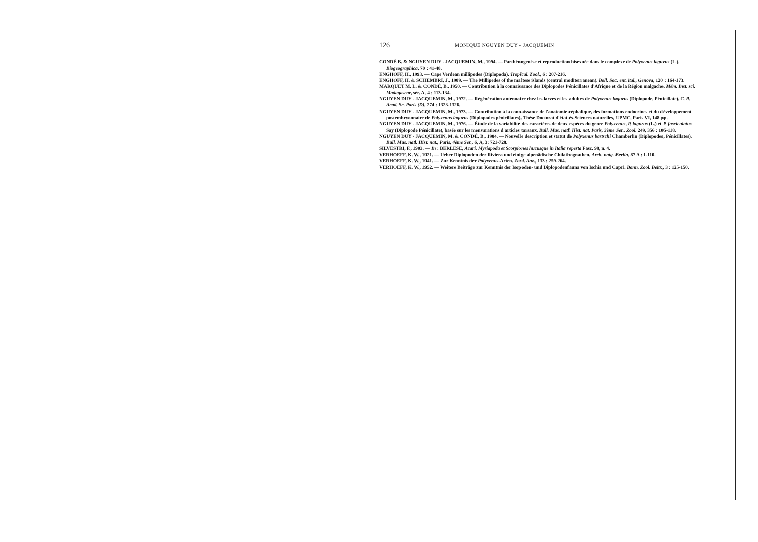126 MONIQUE NGUYEN DUY - JACQUEMIN
CONDÉ B. & NGUYEN DUY - JACQUEMIN, M., 1994. — Parthénogenèse et reproduction bisexuée dans le complexe de Polyxenus lagurus (L.). Biogeographica, 70 : 41-48.
ENGHOFF, H., 1993. — Cape Verdean millipedes (Diplopoda). Tropical. Zool., 6 : 207-216.
ENGHOFF, H. & SCHEMBRI, J., 1989. — The Millipedes of the maltese islands (central mediterranean). Boll. Soc. ent. ital., Genova, 120 : 164-173.
MARQUET M. L. & CONDÉ, B., 1950. — Contribution à la connaissance des Diplopodes Pénicillates d'Afrique et de la Région malgache. Mém. Inst. sci. Madagascar, sér. A, 4 : 113-134.
NGUYEN DUY - JACQUEMIN, M., 1972. — Régénération antennaire chez les larves et les adultes de Polyxenus lagurus (Diplopode, Pénicillate). C. R. Acad. Sc. Paris (D), 274 : 1323-1326.
NGUYEN DUY - JACQUEMIN, M., 1973. — Contribution à la connaissance de l'anatomie céphalique, des formations endocrines et du développement postembryonnaire de Polyxenus lagurus (Diplopodes pénicillates). Thèse Doctorat d'état ès-Sciences naturelles, UPMC, Paris VI, 148 pp.
NGUYEN DUY - JACQUEMIN, M., 1976. — Étude de la variabilité des caractères de deux espèces du genre Polyxenus, P. lagurus (L.) et P. fasciculatus Say (Diplopode Pénicillate), basée sur les mensurations d'articles tarsaux. Bull. Mus. natl. Hist. nat. Paris, 3ème Ser., Zool. 249, 356 : 105-118.
NGUYEN DUY - JACQUEMIN, M. & CONDÉ, B., 1984. — Nouvelle description et statut de Polyxenus bartschi Chamberlin (Diplopodes, Pénicillates). Bull. Mus. natl. Hist. nat., Paris, 4ème Ser., 6, A, 3: 721-728.
SILVESTRI, F., 1903. — In : BERLESE, Acari, Myriapoda et Scorpiones hucusque in Italia reperta Fasc. 98, n. 4.
VERHOEFF, K. W., 1921. — Ueber Diplopoden der Riviera und einige alpenädische Chilathognathen. Arch. natg. Berlin, 87 A : 1-110.
VERHOEFF, K. W., 1941. — Zur Kenntnis der Polyxenus-Arten. Zool. Anz., 133 : 259-264.
VERHOEFF, K. W., 1952. — Weitere Beiträge zur Kenntnis der Isopoden- und Diplopodenfauna von Ischia und Capri. Bonn. Zool. Beitr., 3 : 125-150.